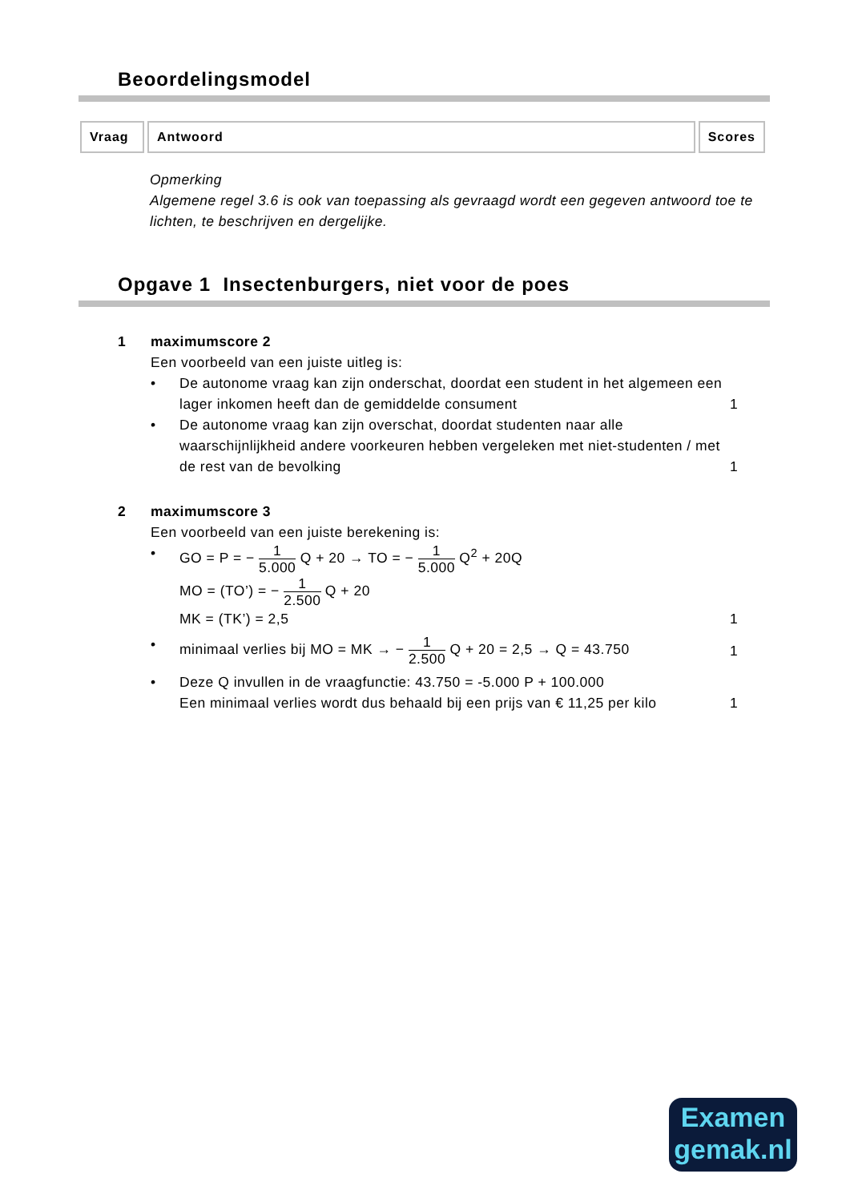Beoordelingsmodel
| Vraag | Antwoord | Scores |
| --- | --- | --- |
Opmerking
Algemene regel 3.6 is ook van toepassing als gevraagd wordt een gegeven antwoord toe te lichten, te beschrijven en dergelijke.
Opgave 1 Insectenburgers, niet voor de poes
1 maximumscore 2
Een voorbeeld van een juiste uitleg is:
• De autonome vraag kan zijn onderschat, doordat een student in het algemeen een lager inkomen heeft dan de gemiddelde consument
1
• De autonome vraag kan zijn overschat, doordat studenten naar alle waarschijnlijkheid andere voorkeuren hebben vergeleken met niet-studenten / met de rest van de bevolking
1
2 maximumscore 3
Een voorbeeld van een juiste berekening is:
• GO = P = − 1 5.000 Q + 20 → TO = − 1 5.000 Q<sup>2</sup> + 20Q
MO = (TO’) = − 1 2.500 Q + 20
MK = (TK’) = 2,5
1
• minimaal verlies bij MO = MK → − 1 2.500 Q + 20 = 2,5 → Q = 43.750
1
• Deze Q invullen in de vraagfunctie: 43.750 = -5.000 P + 100.000
Een minimaal verlies wordt dus behaald bij een prijs van € 11,25 per kilo
1
Examen
gemak.nl